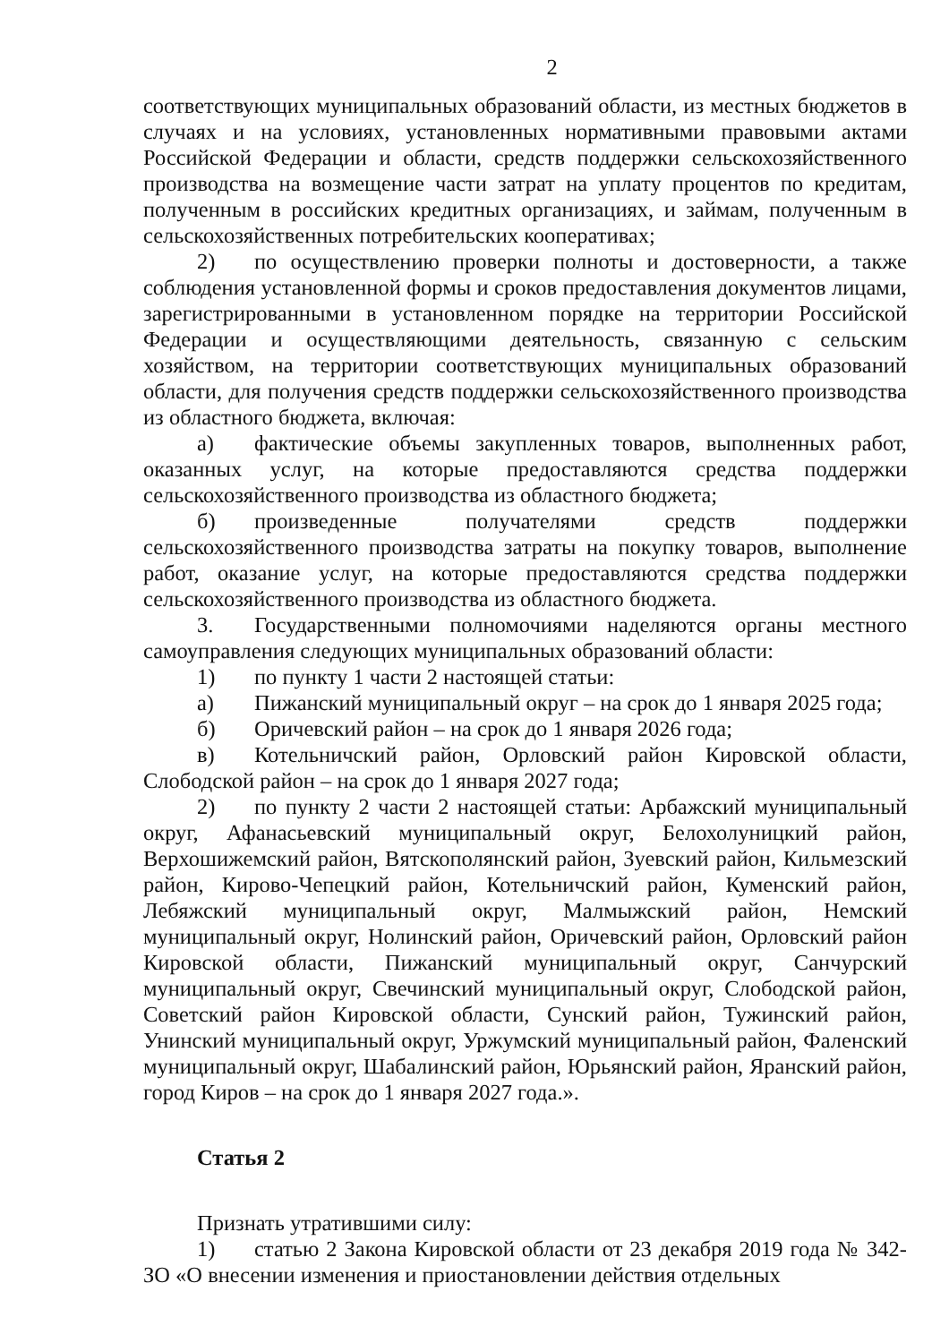2
соответствующих муниципальных образований области, из местных бюджетов в случаях и на условиях, установленных нормативными правовыми актами Российской Федерации и области, средств поддержки сельскохозяйственного производства на возмещение части затрат на уплату процентов по кредитам, полученным в российских кредитных организациях, и займам, полученным в сельскохозяйственных потребительских кооперативах;
2) по осуществлению проверки полноты и достоверности, а также соблюдения установленной формы и сроков предоставления документов лицами, зарегистрированными в установленном порядке на территории Российской Федерации и осуществляющими деятельность, связанную с сельским хозяйством, на территории соответствующих муниципальных образований области, для получения средств поддержки сельскохозяйственного производства из областного бюджета, включая:
а) фактические объемы закупленных товаров, выполненных работ, оказанных услуг, на которые предоставляются средства поддержки сельскохозяйственного производства из областного бюджета;
б) произведенные получателями средств поддержки сельскохозяйственного производства затраты на покупку товаров, выполнение работ, оказание услуг, на которые предоставляются средства поддержки сельскохозяйственного производства из областного бюджета.
3. Государственными полномочиями наделяются органы местного самоуправления следующих муниципальных образований области:
1) по пункту 1 части 2 настоящей статьи:
а) Пижанский муниципальный округ – на срок до 1 января 2025 года;
б) Оричевский район – на срок до 1 января 2026 года;
в) Котельничский район, Орловский район Кировской области, Слободской район – на срок до 1 января 2027 года;
2) по пункту 2 части 2 настоящей статьи: Арбажский муниципальный округ, Афанасьевский муниципальный округ, Белохолуницкий район, Верхошижемский район, Вятскополянский район, Зуевский район, Кильмезский район, Кирово-Чепецкий район, Котельничский район, Куменский район, Лебяжский муниципальный округ, Малмыжский район, Немский муниципальный округ, Нолинский район, Оричевский район, Орловский район Кировской области, Пижанский муниципальный округ, Санчурский муниципальный округ, Свечинский муниципальный округ, Слободской район, Советский район Кировской области, Сунский район, Тужинский район, Унинский муниципальный округ, Уржумский муниципальный район, Фаленский муниципальный округ, Шабалинский район, Юрьянский район, Яранский район, город Киров – на срок до 1 января 2027 года.».
Статья 2
Признать утратившими силу:
1) статью 2 Закона Кировской области от 23 декабря 2019 года № 342-ЗО «О внесении изменения и приостановлении действия отдельных